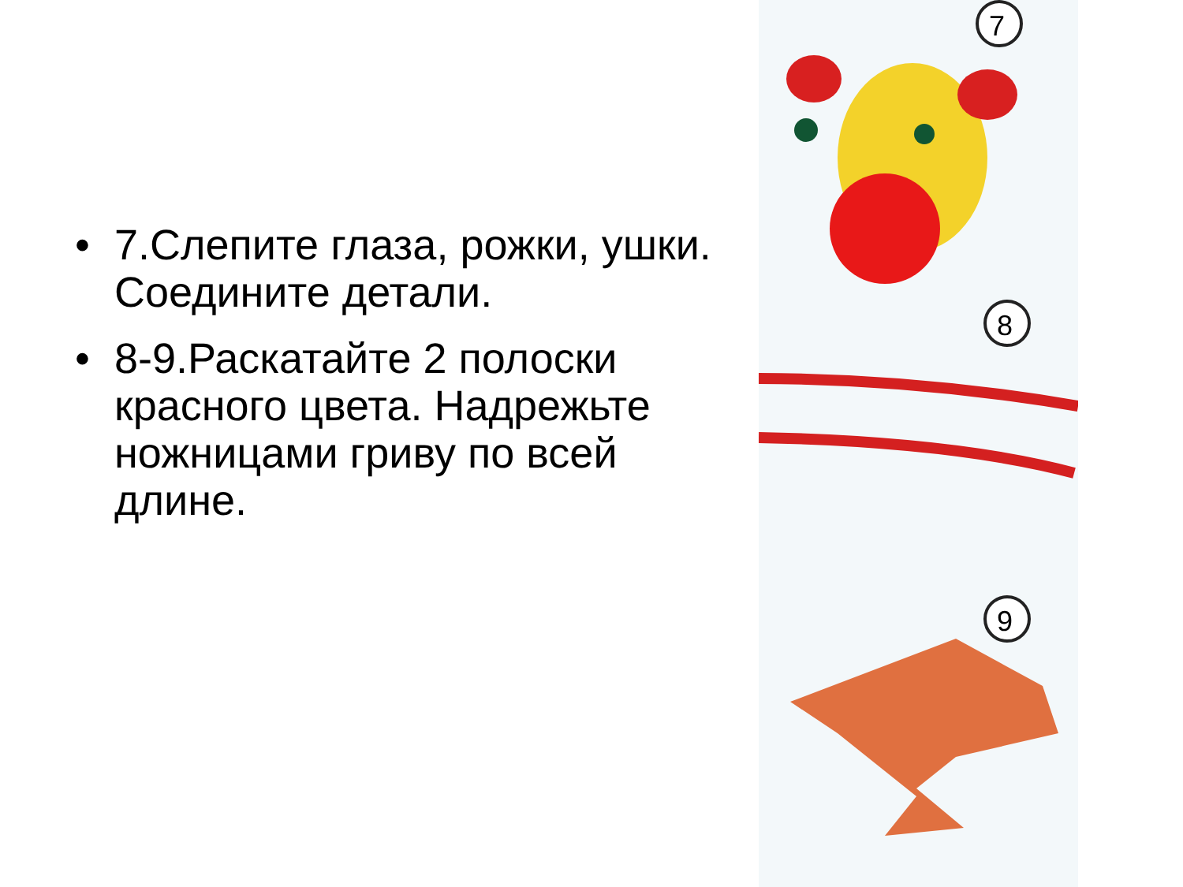• 7.Слепите глаза, рожки, ушки. Соедините детали.
• 8-9.Раскатайте 2 полоски красного цвета. Надрежьте ножницами гриву по всей длине.
7
8
9